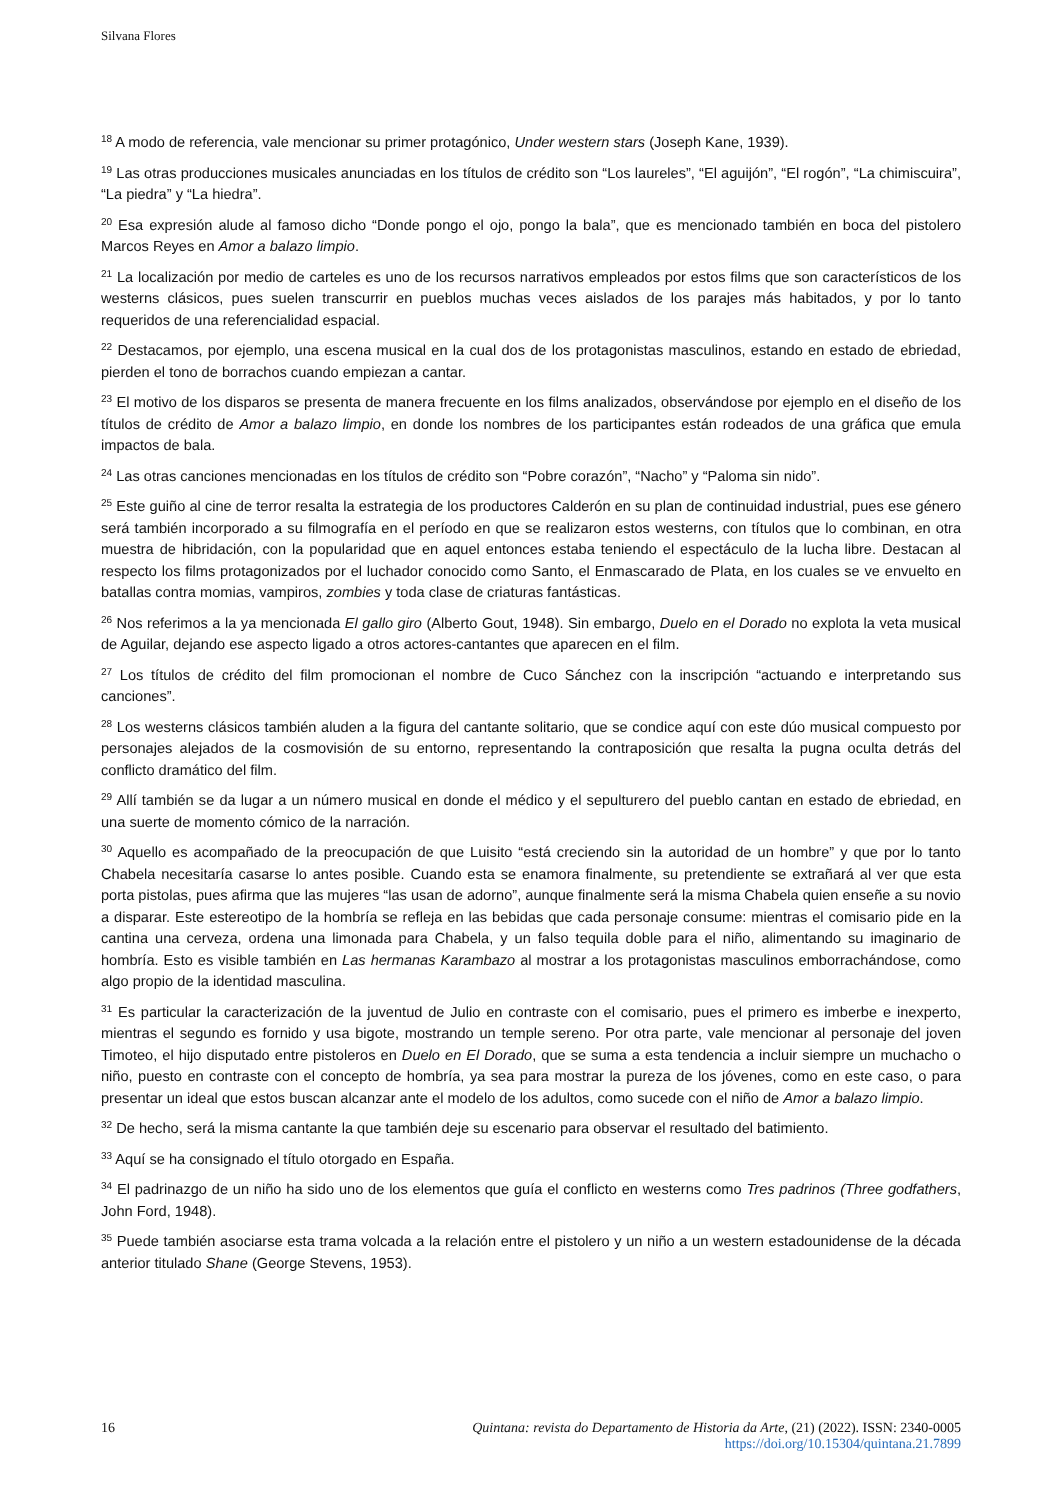Silvana Flores
<sup>18</sup> A modo de referencia, vale mencionar su primer protagónico, Under western stars (Joseph Kane, 1939).
<sup>19</sup> Las otras producciones musicales anunciadas en los títulos de crédito son “Los laureles”, “El aguijón”, “El rogón”, “La chimiscuira”, “La piedra” y “La hiedra”.
<sup>20</sup> Esa expresión alude al famoso dicho “Donde pongo el ojo, pongo la bala”, que es mencionado también en boca del pistolero Marcos Reyes en Amor a balazo limpio.
<sup>21</sup> La localización por medio de carteles es uno de los recursos narrativos empleados por estos films que son característicos de los westerns clásicos, pues suelen transcurrir en pueblos muchas veces aislados de los parajes más habitados, y por lo tanto requeridos de una referencialidad espacial.
<sup>22</sup> Destacamos, por ejemplo, una escena musical en la cual dos de los protagonistas masculinos, estando en estado de ebriedad, pierden el tono de borrachos cuando empiezan a cantar.
<sup>23</sup> El motivo de los disparos se presenta de manera frecuente en los films analizados, observándose por ejemplo en el diseño de los títulos de crédito de Amor a balazo limpio, en donde los nombres de los participantes están rodeados de una gráfica que emula impactos de bala.
<sup>24</sup> Las otras canciones mencionadas en los títulos de crédito son “Pobre corazón”, “Nacho” y “Paloma sin nido”.
<sup>25</sup> Este guiño al cine de terror resalta la estrategia de los productores Calderón en su plan de continuidad industrial, pues ese género será también incorporado a su filmografía en el período en que se realizaron estos westerns, con títulos que lo combinan, en otra muestra de hibridación, con la popularidad que en aquel entonces estaba teniendo el espectáculo de la lucha libre. Destacan al respecto los films protagonizados por el luchador conocido como Santo, el Enmascarado de Plata, en los cuales se ve envuelto en batallas contra momias, vampiros, zombies y toda clase de criaturas fantásticas.
<sup>26</sup> Nos referimos a la ya mencionada El gallo giro (Alberto Gout, 1948). Sin embargo, Duelo en el Dorado no explota la veta musical de Aguilar, dejando ese aspecto ligado a otros actores-cantantes que aparecen en el film.
<sup>27</sup> Los títulos de crédito del film promocionan el nombre de Cuco Sánchez con la inscripción “actuando e interpretando sus canciones”.
<sup>28</sup> Los westerns clásicos también aluden a la figura del cantante solitario, que se condice aquí con este dúo musical compuesto por personajes alejados de la cosmovisión de su entorno, representando la contraposición que resalta la pugna oculta detrás del conflicto dramático del film.
<sup>29</sup> Allí también se da lugar a un número musical en donde el médico y el sepulturero del pueblo cantan en estado de ebriedad, en una suerte de momento cómico de la narración.
<sup>30</sup> Aquello es acompañado de la preocupación de que Luisito “está creciendo sin la autoridad de un hombre” y que por lo tanto Chabela necesitaría casarse lo antes posible. Cuando esta se enamora finalmente, su pretendiente se extrañará al ver que esta porta pistolas, pues afirma que las mujeres “las usan de adorno”, aunque finalmente será la misma Chabela quien enseñe a su novio a disparar. Este estereotipo de la hombría se refleja en las bebidas que cada personaje consume: mientras el comisario pide en la cantina una cerveza, ordena una limonada para Chabela, y un falso tequila doble para el niño, alimentando su imaginario de hombría. Esto es visible también en Las hermanas Karambazo al mostrar a los protagonistas masculinos emborrachándose, como algo propio de la identidad masculina.
<sup>31</sup> Es particular la caracterización de la juventud de Julio en contraste con el comisario, pues el primero es imberbe e inexperto, mientras el segundo es fornido y usa bigote, mostrando un temple sereno. Por otra parte, vale mencionar al personaje del joven Timoteo, el hijo disputado entre pistoleros en Duelo en El Dorado, que se suma a esta tendencia a incluir siempre un muchacho o niño, puesto en contraste con el concepto de hombría, ya sea para mostrar la pureza de los jóvenes, como en este caso, o para presentar un ideal que estos buscan alcanzar ante el modelo de los adultos, como sucede con el niño de Amor a balazo limpio.
<sup>32</sup> De hecho, será la misma cantante la que también deje su escenario para observar el resultado del batimiento.
<sup>33</sup> Aquí se ha consignado el título otorgado en España.
<sup>34</sup> El padrinazgo de un niño ha sido uno de los elementos que guía el conflicto en westerns como Tres padrinos (Three godfathers, John Ford, 1948).
<sup>35</sup> Puede también asociarse esta trama volcada a la relación entre el pistolero y un niño a un western estadounidense de la década anterior titulado Shane (George Stevens, 1953).
16 Quintana: revista do Departamento de Historia da Arte, (21) (2022). ISSN: 2340-0005
https://doi.org/10.15304/quintana.21.7899